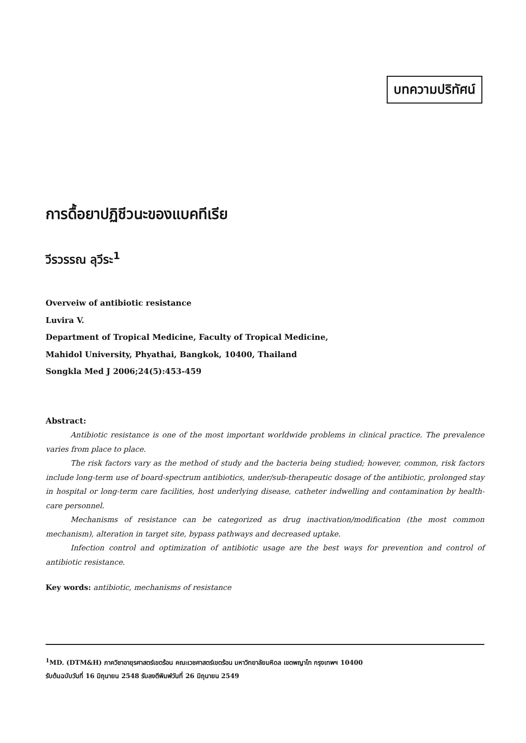บทความปริทัศน์
การดื้อยาปฏิชีวนะของแบคทีเรีย
วีรวรรณ ลุวีระ<sup>1</sup>
Overveiw of antibiotic resistance
Luvira V.
Department of Tropical Medicine, Faculty of Tropical Medicine,
Mahidol University, Phyathai, Bangkok, 10400, Thailand
Songkla Med J 2006;24(5):453-459
Abstract:
Antibiotic resistance is one of the most important worldwide problems in clinical practice. The prevalence varies from place to place.
The risk factors vary as the method of study and the bacteria being studied; however, common, risk factors include long-term use of board-spectrum antibiotics, under/sub-therapeutic dosage of the antibiotic, prolonged stay in hospital or long-term care facilities, host underlying disease, catheter indwelling and contamination by health-care personnel.
Mechanisms of resistance can be categorized as drug inactivation/modification (the most common mechanism), alteration in target site, bypass pathways and decreased uptake.
Infection control and optimization of antibiotic usage are the best ways for prevention and control of antibiotic resistance.
Key words: antibiotic, mechanisms of resistance
<sup>1</sup> MD. (DTM&H) ภาควิชาอายุรศาสตร์เขตร้อน คณะเวชศาสตร์เขตร้อน มหาวิทยาลัยมหิดล เขตพญาไท กรุงเทพฯ 10400
รับต้นฉบับวันที่ 16 มิถุนายน 2548 รับลงตีพิมพ์วันที่ 26 มิถุนายน 2549